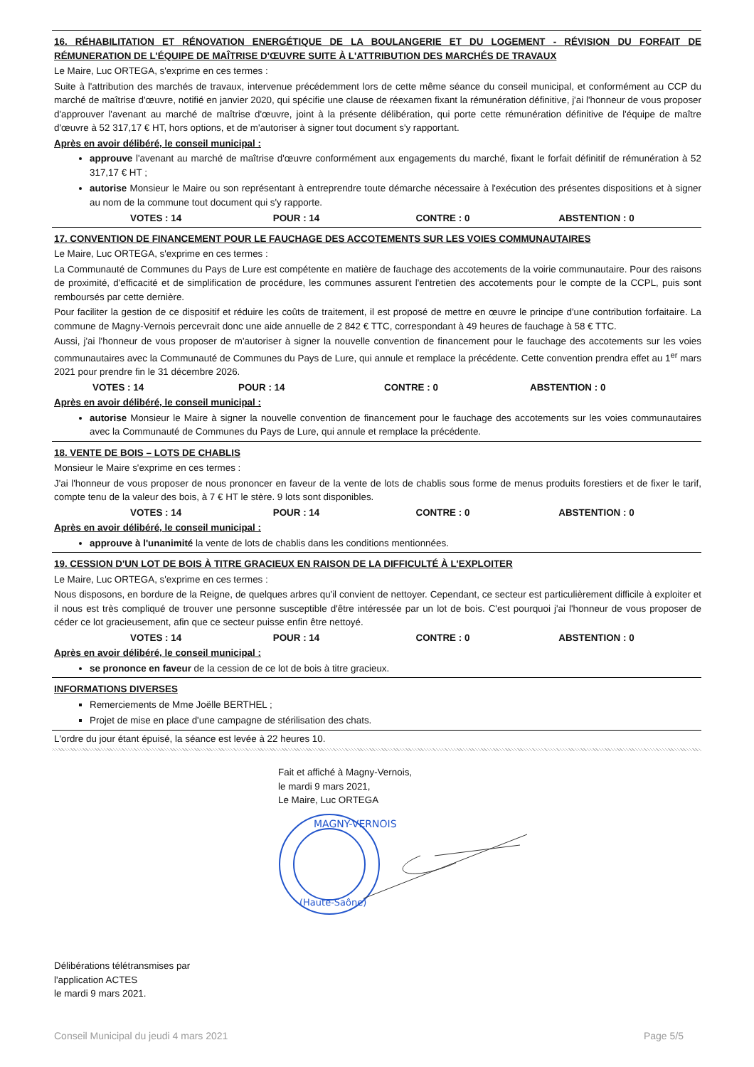16. RÉHABILITATION ET RÉNOVATION ENERGÉTIQUE DE LA BOULANGERIE ET DU LOGEMENT - RÉVISION DU FORFAIT DE RÉMUNERATION DE L'ÉQUIPE DE MAÎTRISE D'ŒUVRE SUITE À L'ATTRIBUTION DES MARCHÉS DE TRAVAUX
Le Maire, Luc ORTEGA, s'exprime en ces termes :
Suite à l'attribution des marchés de travaux, intervenue précédemment lors de cette même séance du conseil municipal, et conformément au CCP du marché de maîtrise d'œuvre, notifié en janvier 2020, qui spécifie une clause de réexamen fixant la rémunération définitive, j'ai l'honneur de vous proposer d'approuver l'avenant au marché de maîtrise d'œuvre, joint à la présente délibération, qui porte cette rémunération définitive de l'équipe de maître d'œuvre à 52 317,17 € HT, hors options, et de m'autoriser à signer tout document s'y rapportant.
Après en avoir délibéré, le conseil municipal :
approuve l'avenant au marché de maîtrise d'œuvre conformément aux engagements du marché, fixant le forfait définitif de rémunération à 52 317,17 € HT ;
autorise Monsieur le Maire ou son représentant à entreprendre toute démarche nécessaire à l'exécution des présentes dispositions et à signer au nom de la commune tout document qui s'y rapporte.
VOTES : 14 POUR : 14 CONTRE : 0 ABSTENTION : 0
17. CONVENTION DE FINANCEMENT POUR LE FAUCHAGE DES ACCOTEMENTS SUR LES VOIES COMMUNAUTAIRES
Le Maire, Luc ORTEGA, s'exprime en ces termes :
La Communauté de Communes du Pays de Lure est compétente en matière de fauchage des accotements de la voirie communautaire. Pour des raisons de proximité, d'efficacité et de simplification de procédure, les communes assurent l'entretien des accotements pour le compte de la CCPL, puis sont remboursés par cette dernière.
Pour faciliter la gestion de ce dispositif et réduire les coûts de traitement, il est proposé de mettre en œuvre le principe d'une contribution forfaitaire. La commune de Magny-Vernois percevrait donc une aide annuelle de 2 842 € TTC, correspondant à 49 heures de fauchage à 58 € TTC.
Aussi, j'ai l'honneur de vous proposer de m'autoriser à signer la nouvelle convention de financement pour le fauchage des accotements sur les voies communautaires avec la Communauté de Communes du Pays de Lure, qui annule et remplace la précédente. Cette convention prendra effet au 1<sup>er</sup> mars 2021 pour prendre fin le 31 décembre 2026.
VOTES : 14 POUR : 14 CONTRE : 0 ABSTENTION : 0
Après en avoir délibéré, le conseil municipal :
autorise Monsieur le Maire à signer la nouvelle convention de financement pour le fauchage des accotements sur les voies communautaires avec la Communauté de Communes du Pays de Lure, qui annule et remplace la précédente.
18. VENTE DE BOIS – LOTS DE CHABLIS
Monsieur le Maire s'exprime en ces termes :
J'ai l'honneur de vous proposer de nous prononcer en faveur de la vente de lots de chablis sous forme de menus produits forestiers et de fixer le tarif, compte tenu de la valeur des bois, à 7 € HT le stère. 9 lots sont disponibles.
VOTES : 14 POUR : 14 CONTRE : 0 ABSTENTION : 0
Après en avoir délibéré, le conseil municipal :
approuve à l'unanimité la vente de lots de chablis dans les conditions mentionnées.
19. CESSION D'UN LOT DE BOIS À TITRE GRACIEUX EN RAISON DE LA DIFFICULTÉ À L'EXPLOITER
Le Maire, Luc ORTEGA, s'exprime en ces termes :
Nous disposons, en bordure de la Reigne, de quelques arbres qu'il convient de nettoyer. Cependant, ce secteur est particulièrement difficile à exploiter et il nous est très compliqué de trouver une personne susceptible d'être intéressée par un lot de bois. C'est pourquoi j'ai l'honneur de vous proposer de céder ce lot gracieusement, afin que ce secteur puisse enfin être nettoyé.
VOTES : 14 POUR : 14 CONTRE : 0 ABSTENTION : 0
Après en avoir délibéré, le conseil municipal :
se prononce en faveur de la cession de ce lot de bois à titre gracieux.
INFORMATIONS DIVERSES
Remerciements de Mme Joëlle BERTHEL ;
Projet de mise en place d'une campagne de stérilisation des chats.
L'ordre du jour étant épuisé, la séance est levée à 22 heures 10.
Fait et affiché à Magny-Vernois,
le mardi 9 mars 2021,
Le Maire, Luc ORTEGA
MAGNY-VERNOIS
(Haute-Saône)
Délibérations télétransmises par
l'application ACTES
le mardi 9 mars 2021.
Conseil Municipal du jeudi 4 mars 2021 Page 5/5